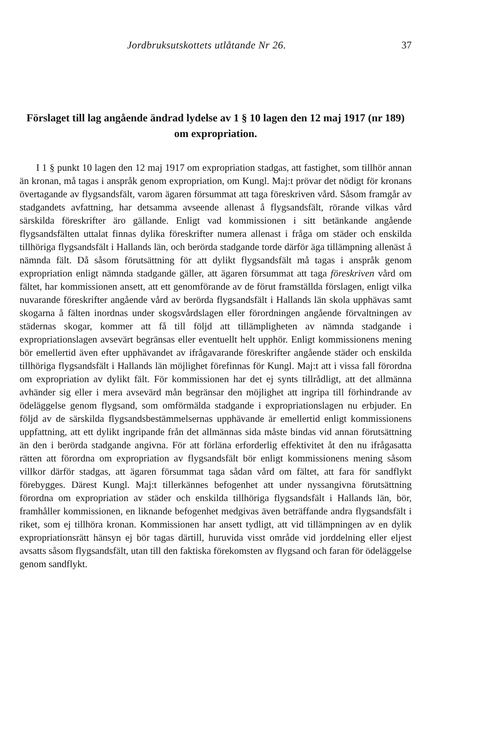Jordbruksutskottets utlåtande Nr 26. 37
Förslaget till lag angående ändrad lydelse av 1 § 10 lagen den 12 maj 1917 (nr 189) om expropriation.
I 1 § punkt 10 lagen den 12 maj 1917 om expropriation stadgas, att fastighet, som tillhör annan än kronan, må tagas i anspråk genom expropriation, om Kungl. Maj:t prövar det nödigt för kronans övertagande av flygsandsfält, varom ägaren försummat att taga föreskriven vård. Såsom framgår av stadgandets avfattning, har detsamma avseende allenast å flygsandsfält, rörande vilkas vård särskilda föreskrifter äro gällande. Enligt vad kommissionen i sitt betänkande angående flygsandsfälten uttalat finnas dylika föreskrifter numera allenast i fråga om städer och enskilda tillhöriga flygsandsfält i Hallands län, och berörda stadgande torde därför äga tillämpning allenäst å nämnda fält. Då såsom förutsättning för att dylikt flygsandsfält må tagas i anspråk genom expropriation enligt nämnda stadgande gäller, att ägaren försummat att taga föreskriven vård om fältet, har kommissionen ansett, att ett genomförande av de förut framställda förslagen, enligt vilka nuvarande föreskrifter angående vård av berörda flygsandsfält i Hallands län skola upphävas samt skogarna å fälten inordnas under skogsvårdslagen eller förordningen angående förvaltningen av städernas skogar, kommer att få till följd att tillämpligheten av nämnda stadgande i expropriationslagen avsevärt begränsas eller eventuellt helt upphör. Enligt kommissionens mening bör emellertid även efter upphävandet av ifrågavarande föreskrifter angående städer och enskilda tillhöriga flygsandsfält i Hallands län möjlighet förefinnas för Kungl. Maj:t att i vissa fall förordna om expropriation av dylikt fält. För kommissionen har det ej synts tillrådligt, att det allmänna avhänder sig eller i mera avsevärd mån begränsar den möjlighet att ingripa till förhindrande av ödeläggelse genom flygsand, som omförmälda stadgande i expropriationslagen nu erbjuder. En följd av de särskilda flygsandsbestämmelsernas upphävande är emellertid enligt kommissionens uppfattning, att ett dylikt ingripande från det allmännas sida måste bindas vid annan förutsättning än den i berörda stadgande angivna. För att förläna erforderlig effektivitet åt den nu ifrågasatta rätten att förordna om expropriation av flygsandsfält bör enligt kommissionens mening såsom villkor därför stadgas, att ägaren försummat taga sådan vård om fältet, att fara för sandflykt förebygges. Därest Kungl. Maj:t tillerkännes befogenhet att under nyssangivna förutsättning förordna om expropriation av städer och enskilda tillhöriga flygsandsfält i Hallands län, bör, framhåller kommissionen, en liknande befogenhet medgivas även beträffande andra flygsandsfält i riket, som ej tillhöra kronan. Kommissionen har ansett tydligt, att vid tillämpningen av en dylik expropriationsrätt hänsyn ej bör tagas därtill, huruvida visst område vid jorddelning eller eljest avsatts såsom flygsandsfält, utan till den faktiska förekomsten av flygsand och faran för ödeläggelse genom sandflykt.